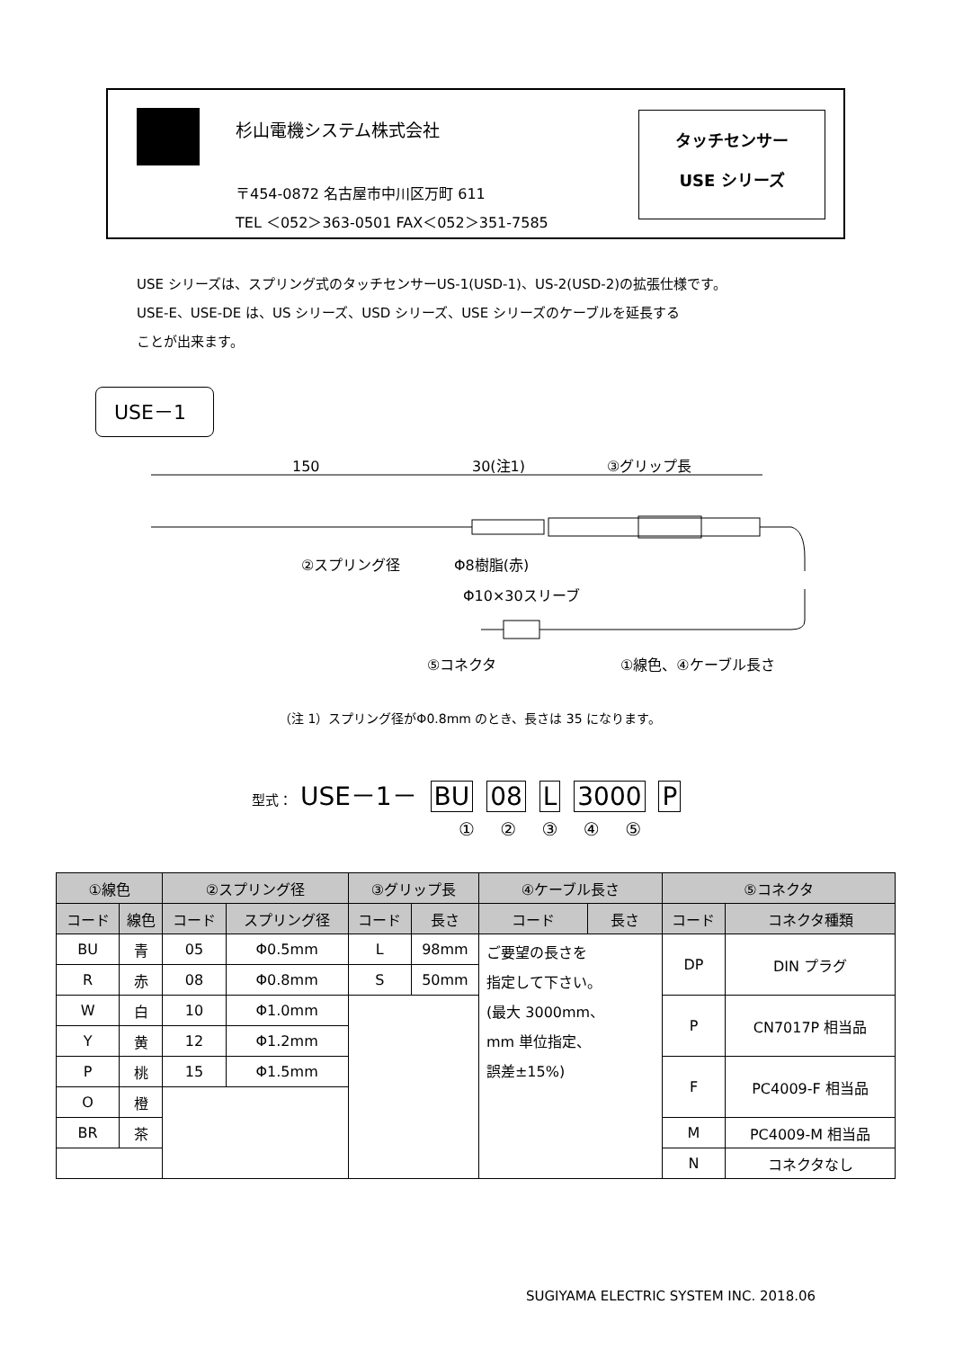杉山電機システム株式会社
〒454-0872 名古屋市中川区万町 611
TEL ＜052＞363-0501 FAX＜052＞351-7585
タッチセンサー
USE シリーズ
USE シリーズは、スプリング式のタッチセンサーUS-1(USD-1)、US-2(USD-2)の拡張仕様です。
USE-E、USE-DE は、US シリーズ、USD シリーズ、USE シリーズのケーブルを延長する
ことが出来ます。
USE－1
150
30(注1)
③グリップ長
②スプリング径
Φ8樹脂(赤)
Φ10×30スリーブ
⑤コネクタ
①線色、④ケーブル長さ
（注 1）スプリング径がΦ0.8mm のとき、長さは 35 になります。
型式： USE－1－ BU 08 L 3000 P
① ② ③ ④ ⑤
| ①線色 | | ②スプリング径 | | ③グリップ長 | | ④ケーブル長さ | | ⑤コネクタ | |
| --- | --- | --- | --- | --- | --- | --- | --- | --- | --- |
| コード | 線色 | コード | スプリング径 | コード | 長さ | コード | 長さ | コード | コネクタ種類 |
| BU | 青 | 05 | Φ0.5mm | L | 98mm | ご要望の長さを 指定して下さい。 (最大 3000mm、 mm 単位指定、 誤差±15%) | | DP | DIN プラグ |
| R | 赤 | 08 | Φ0.8mm | S | 50mm | | | | |
| W | 白 | 10 | Φ1.0mm | | | | | P | CN7017P 相当品 |
| Y | 黄 | 12 | Φ1.2mm | | | | | | |
| P | 桃 | 15 | Φ1.5mm | | | | | F | PC4009-F 相当品 |
| O | 橙 | | | | | | | | |
| BR | 茶 | | | | | | | M | PC4009-M 相当品 |
| | | | | | | | | N | コネクタなし |
SUGIYAMA ELECTRIC SYSTEM INC. 2018.06